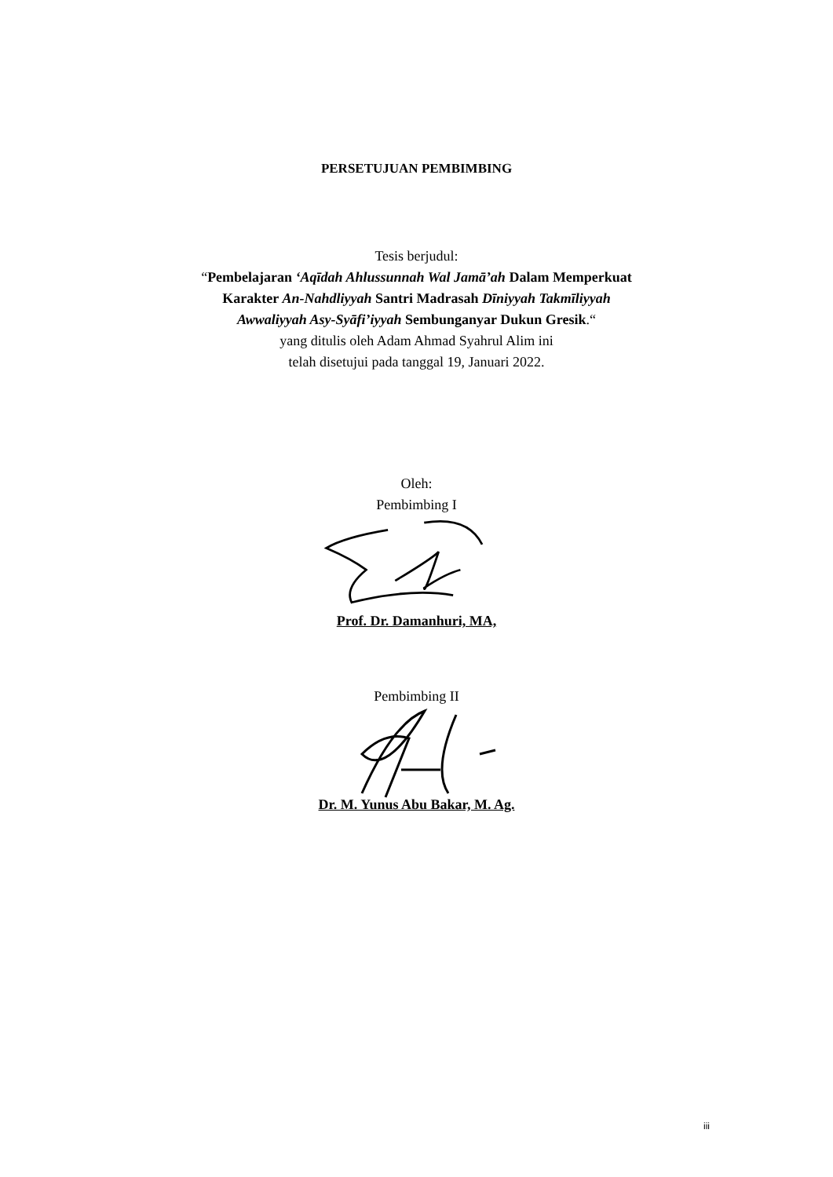PERSETUJUAN PEMBIMBING
Tesis berjudul:
“Pembelajaran ‘Aqīdah Ahlussunnah Wal Jamā’ah Dalam Memperkuat
Karakter An-Nahdliyyah Santri Madrasah Dīniyyah Takmīliyyah
Awwaliyyah Asy-Syāfi’iyyah Sembunganyar Dukun Gresik.“
yang ditulis oleh Adam Ahmad Syahrul Alim ini
telah disetujui pada tanggal 19, Januari 2022.
Oleh:
Pembimbing I
Prof. Dr. Damanhuri, MA,
Pembimbing II
Dr. M. Yunus Abu Bakar, M. Ag.
iii